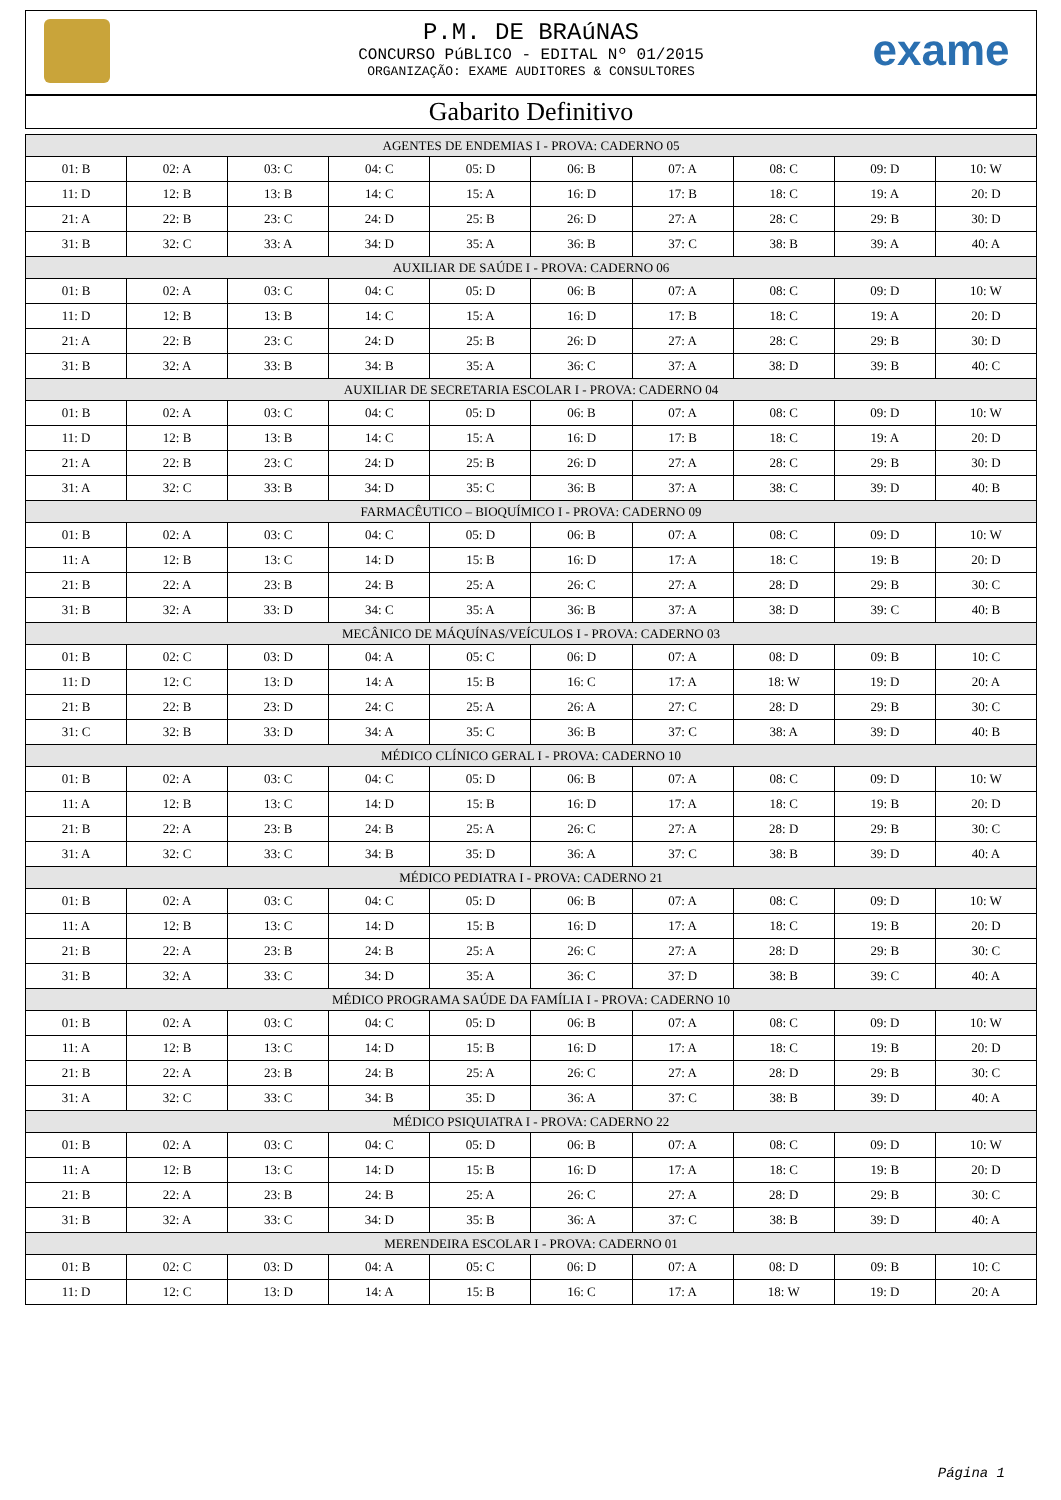P.M. DE BRAúNAS
CONCURSO PúBLICO - EDITAL Nº 01/2015
ORGANIZAÇÃO: EXAME AUDITORES & CONSULTORES
exame
Gabarito Definitivo
| AGENTES DE ENDEMIAS I - PROVA: CADERNO 05 | | | | | | | | | |
| --- | --- | --- | --- | --- | --- | --- | --- | --- | --- |
| 01: B | 02: A | 03: C | 04: C | 05: D | 06: B | 07: A | 08: C | 09: D | 10: W |
| 11: D | 12: B | 13: B | 14: C | 15: A | 16: D | 17: B | 18: C | 19: A | 20: D |
| 21: A | 22: B | 23: C | 24: D | 25: B | 26: D | 27: A | 28: C | 29: B | 30: D |
| 31: B | 32: C | 33: A | 34: D | 35: A | 36: B | 37: C | 38: B | 39: A | 40: A |
| AUXILIAR DE SAÚDE I - PROVA: CADERNO 06 | | | | | | | | | |
| 01: B | 02: A | 03: C | 04: C | 05: D | 06: B | 07: A | 08: C | 09: D | 10: W |
| 11: D | 12: B | 13: B | 14: C | 15: A | 16: D | 17: B | 18: C | 19: A | 20: D |
| 21: A | 22: B | 23: C | 24: D | 25: B | 26: D | 27: A | 28: C | 29: B | 30: D |
| 31: B | 32: A | 33: B | 34: B | 35: A | 36: C | 37: A | 38: D | 39: B | 40: C |
| AUXILIAR DE SECRETARIA ESCOLAR I - PROVA: CADERNO 04 | | | | | | | | | |
| 01: B | 02: A | 03: C | 04: C | 05: D | 06: B | 07: A | 08: C | 09: D | 10: W |
| 11: D | 12: B | 13: B | 14: C | 15: A | 16: D | 17: B | 18: C | 19: A | 20: D |
| 21: A | 22: B | 23: C | 24: D | 25: B | 26: D | 27: A | 28: C | 29: B | 30: D |
| 31: A | 32: C | 33: B | 34: D | 35: C | 36: B | 37: A | 38: C | 39: D | 40: B |
| FARMACÊUTICO – BIOQUÍMICO I - PROVA: CADERNO 09 | | | | | | | | | |
| 01: B | 02: A | 03: C | 04: C | 05: D | 06: B | 07: A | 08: C | 09: D | 10: W |
| 11: A | 12: B | 13: C | 14: D | 15: B | 16: D | 17: A | 18: C | 19: B | 20: D |
| 21: B | 22: A | 23: B | 24: B | 25: A | 26: C | 27: A | 28: D | 29: B | 30: C |
| 31: B | 32: A | 33: D | 34: C | 35: A | 36: B | 37: A | 38: D | 39: C | 40: B |
| MECÂNICO DE MÁQUÍNAS/VEÍCULOS I - PROVA: CADERNO 03 | | | | | | | | | |
| 01: B | 02: C | 03: D | 04: A | 05: C | 06: D | 07: A | 08: D | 09: B | 10: C |
| 11: D | 12: C | 13: D | 14: A | 15: B | 16: C | 17: A | 18: W | 19: D | 20: A |
| 21: B | 22: B | 23: D | 24: C | 25: A | 26: A | 27: C | 28: D | 29: B | 30: C |
| 31: C | 32: B | 33: D | 34: A | 35: C | 36: B | 37: C | 38: A | 39: D | 40: B |
| MÉDICO CLÍNICO GERAL I - PROVA: CADERNO 10 | | | | | | | | | |
| 01: B | 02: A | 03: C | 04: C | 05: D | 06: B | 07: A | 08: C | 09: D | 10: W |
| 11: A | 12: B | 13: C | 14: D | 15: B | 16: D | 17: A | 18: C | 19: B | 20: D |
| 21: B | 22: A | 23: B | 24: B | 25: A | 26: C | 27: A | 28: D | 29: B | 30: C |
| 31: A | 32: C | 33: C | 34: B | 35: D | 36: A | 37: C | 38: B | 39: D | 40: A |
| MÉDICO PEDIATRA I - PROVA: CADERNO 21 | | | | | | | | | |
| 01: B | 02: A | 03: C | 04: C | 05: D | 06: B | 07: A | 08: C | 09: D | 10: W |
| 11: A | 12: B | 13: C | 14: D | 15: B | 16: D | 17: A | 18: C | 19: B | 20: D |
| 21: B | 22: A | 23: B | 24: B | 25: A | 26: C | 27: A | 28: D | 29: B | 30: C |
| 31: B | 32: A | 33: C | 34: D | 35: A | 36: C | 37: D | 38: B | 39: C | 40: A |
| MÉDICO PROGRAMA SAÚDE DA FAMÍLIA I - PROVA: CADERNO 10 | | | | | | | | | |
| 01: B | 02: A | 03: C | 04: C | 05: D | 06: B | 07: A | 08: C | 09: D | 10: W |
| 11: A | 12: B | 13: C | 14: D | 15: B | 16: D | 17: A | 18: C | 19: B | 20: D |
| 21: B | 22: A | 23: B | 24: B | 25: A | 26: C | 27: A | 28: D | 29: B | 30: C |
| 31: A | 32: C | 33: C | 34: B | 35: D | 36: A | 37: C | 38: B | 39: D | 40: A |
| MÉDICO PSIQUIATRA I - PROVA: CADERNO 22 | | | | | | | | | |
| 01: B | 02: A | 03: C | 04: C | 05: D | 06: B | 07: A | 08: C | 09: D | 10: W |
| 11: A | 12: B | 13: C | 14: D | 15: B | 16: D | 17: A | 18: C | 19: B | 20: D |
| 21: B | 22: A | 23: B | 24: B | 25: A | 26: C | 27: A | 28: D | 29: B | 30: C |
| 31: B | 32: A | 33: C | 34: D | 35: B | 36: A | 37: C | 38: B | 39: D | 40: A |
| MERENDEIRA ESCOLAR I - PROVA: CADERNO 01 | | | | | | | | | |
| 01: B | 02: C | 03: D | 04: A | 05: C | 06: D | 07: A | 08: D | 09: B | 10: C |
| 11: D | 12: C | 13: D | 14: A | 15: B | 16: C | 17: A | 18: W | 19: D | 20: A |
Página 1